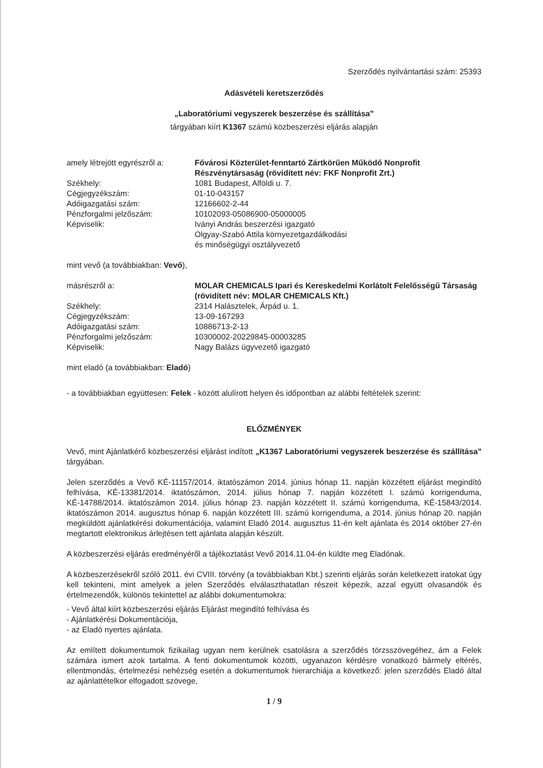Szerződés nyilvántartási szám: 25393
Adásvételi keretszerződés
„Laboratóriumi vegyszerek beszerzése és szállítása"
tárgyában kiírt K1367 számú közbeszerzési eljárás alapján
amely létrejött egyrészről a:
Fővárosi Közterület-fenntartó Zártkörűen Működő Nonprofit Részvénytársaság (rövidített név: FKF Nonprofit Zrt.)
Székhely:
1081 Budapest, Alföldi u. 7.
Cégjegyzékszám:
01-10-043157
Adóigazgatási szám:
12166602-2-44
Pénzforgalmi jelzőszám:
10102093-05086900-05000005
Képviselik:
Iványi András beszerzési igazgató
Olgyay-Szabó Attila környezetgazdálkodási
és minőségügyi osztályvezető
mint vevő (a továbbiakban: Vevő),
másrészről a:
MOLAR CHEMICALS Ipari és Kereskedelmi Korlátolt Felelősségű Társaság (rövidített név: MOLAR CHEMICALS Kft.)
Székhely:
2314 Halásztelek, Árpád u. 1.
Cégjegyzékszám:
13-09-167293
Adóigazgatási szám:
10886713-2-13
Pénzforgalmi jelzőszám:
10300002-20229845-00003285
Képviselik:
Nagy Balázs ügyvezető igazgató
mint eladó (a továbbiakban: Eladó)
- a továbbiakban együttesen: Felek - között alulírott helyen és időpontban az alábbi feltételek szerint:
ELŐZMÉNYEK
Vevő, mint Ajánlatkérő közbeszerzési eljárást indított „K1367 Laboratóriumi vegyszerek beszerzése és szállítása" tárgyában.
Jelen szerződés a Vevő KÉ-11157/2014. iktatószámon 2014. június hónap 11. napján közzétett eljárást megindító felhívása, KÉ-13381/2014. iktatószámon, 2014. július hónap 7. napján közzétett I. számú korrigenduma, KÉ-14788/2014. iktatószámon 2014. július hónap 23. napján közzétett II. számú korrigenduma, KÉ-15843/2014. iktatószámon 2014. augusztus hónap 6. napján közzétett III. számú korrigenduma, a 2014. június hónap 20. napján megküldött ajánlatkérési dokumentációja, valamint Eladó 2014. augusztus 11-én kelt ajánlata és 2014 október 27-én megtartott elektronikus árlejtésen tett ajánlata alapján készült.
A közbeszerzési eljárás eredményéről a tájékoztatást Vevő 2014.11.04-én küldte meg Eladónak.
A közbeszerzésekről szóló 2011. évi CVIII. törvény (a továbbiakban Kbt.) szerinti eljárás során keletkezett iratokat úgy kell tekinteni, mint amelyek a jelen Szerződés elválaszthatatlan részeit képezik, azzal együtt olvasandók és értelmezendők, különös tekintettel az alábbi dokumentumokra:
- Vevő által kiírt közbeszerzési eljárás Eljárást megindító felhívása és
- Ajánlatkérési Dokumentációja,
- az Eladó nyertes ajánlata.
Az említett dokumentumok fizikailag ugyan nem kerülnek csatolásra a szerződés törzsszövegéhez, ám a Felek számára ismert azok tartalma. A fenti dokumentumok közötti, ugyanazon kérdésre vonatkozó bármely eltérés, ellentmondás, értelmezési nehézség esetén a dokumentumok hierarchiája a következő: jelen szerződés Eladó által az ajánlattételkor elfogadott szövege,
1 / 9